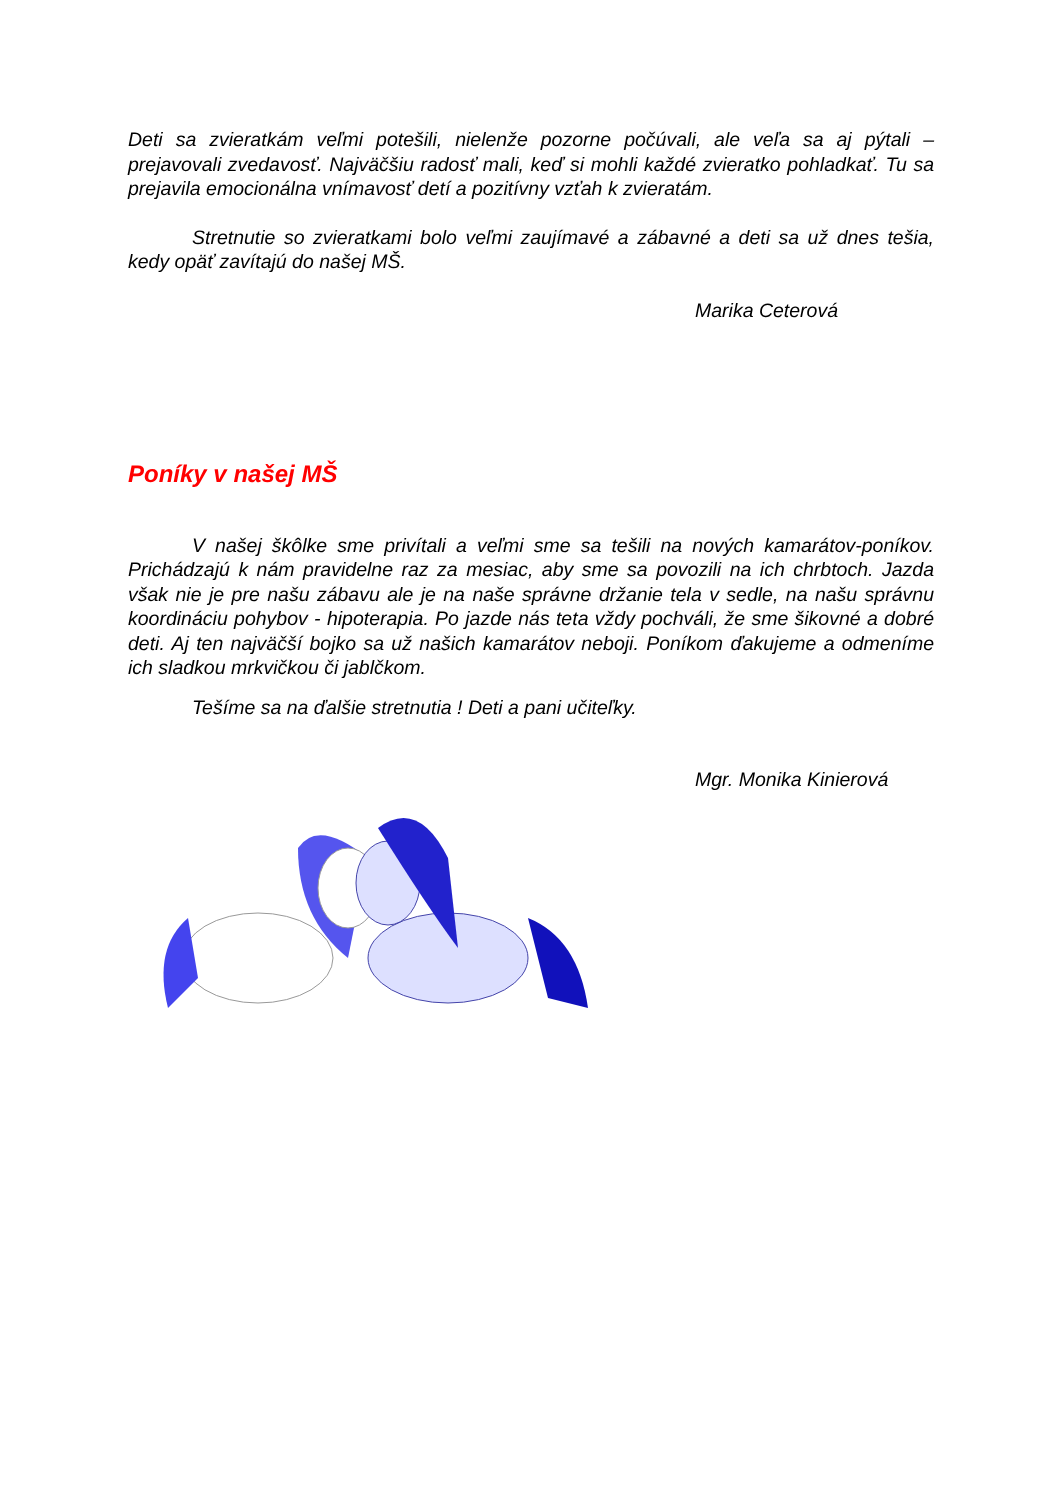Deti sa zvieratkám veľmi potešili, nielenže pozorne počúvali, ale veľa sa aj pýtali – prejavovali zvedavosť. Najväčšiu radosť mali, keď si mohli každé zvieratko pohladkať. Tu sa prejavila emocionálna vnímavosť detí a pozitívny vzťah k zvieratám.
Stretnutie so zvieratkami bolo veľmi zaujímavé a zábavné a deti sa už dnes tešia, kedy opäť zavítajú do našej MŠ.
Marika Ceterová
Poníky v našej MŠ
V našej škôlke sme privítali a veľmi sme sa tešili na nových kamarátov-poníkov. Prichádzajú k nám pravidelne raz za mesiac, aby sme sa povozili na ich chrbtoch. Jazda však nie je pre našu zábavu ale je na naše správne držanie tela v sedle, na našu správnu koordináciu pohybov - hipoterapia. Po jazde nás teta vždy pochváli, že sme šikovné a dobré deti. Aj ten najväčší bojko sa už našich kamarátov neboji. Poníkom ďakujeme a odmeníme ich sladkou mrkvičkou či jablčkom.
Tešíme sa na ďalšie stretnutia ! Deti a pani učiteľky.
Mgr. Monika Kinierová